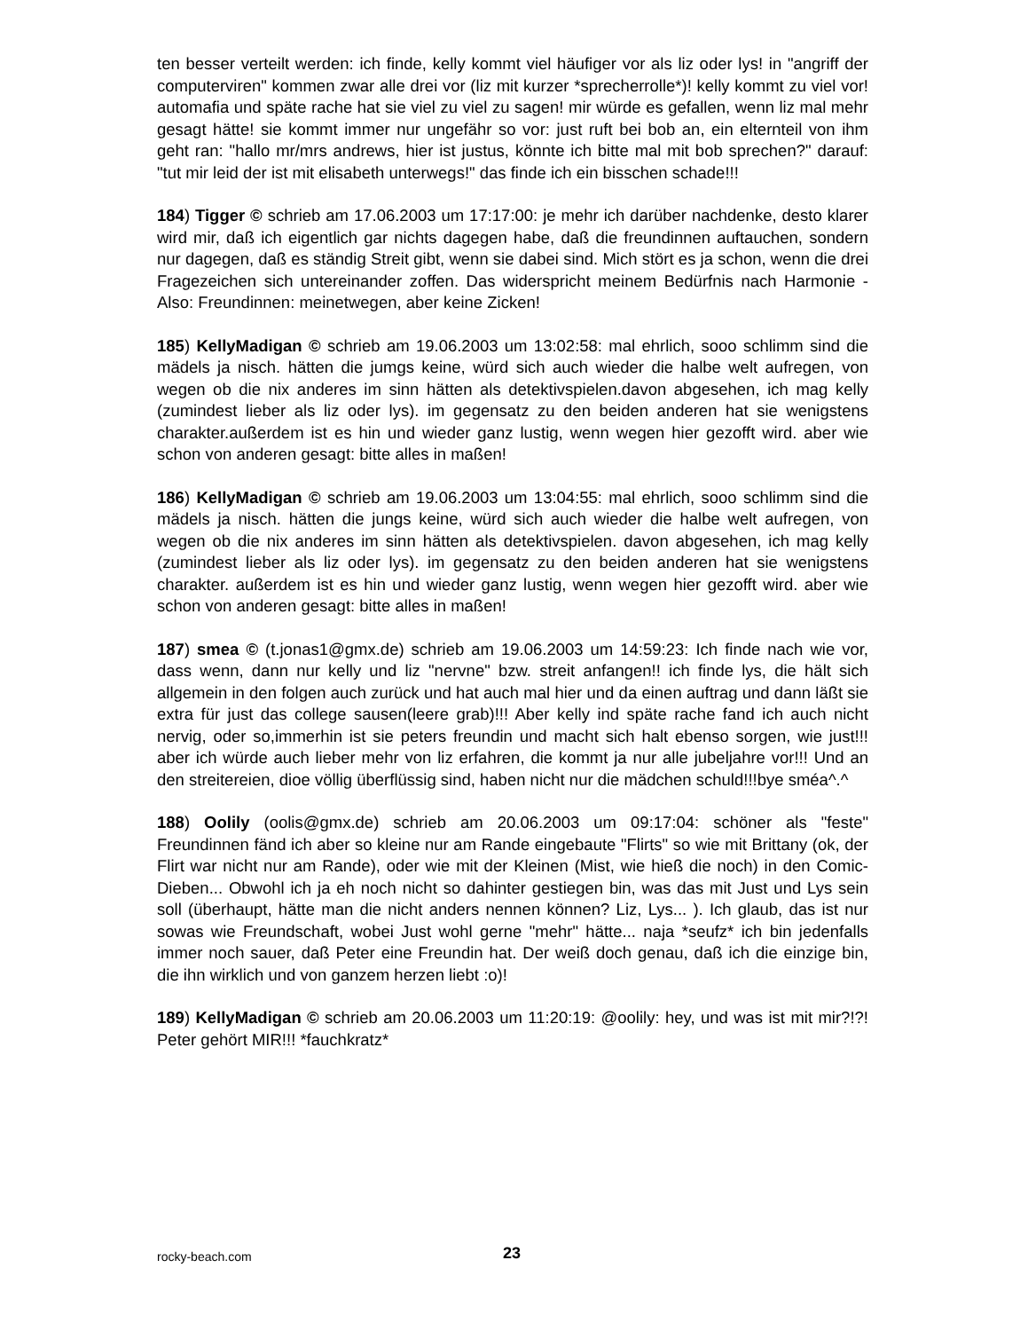ten besser verteilt werden: ich finde, kelly kommt viel häufiger vor als liz oder lys! in "angriff der computerviren" kommen zwar alle drei vor (liz mit kurzer *sprecherrolle*)! kelly kommt zu viel vor! automafia und späte rache hat sie viel zu viel zu sagen! mir würde es gefallen, wenn liz mal mehr gesagt hätte! sie kommt immer nur ungefähr so vor: just ruft bei bob an, ein elternteil von ihm geht ran: "hallo mr/mrs andrews, hier ist justus, könnte ich bitte mal mit bob sprechen?" darauf: "tut mir leid der ist mit elisabeth unterwegs!" das finde ich ein bisschen schade!!!
184) Tigger © schrieb am 17.06.2003 um 17:17:00: je mehr ich darüber nachdenke, desto klarer wird mir, daß ich eigentlich gar nichts dagegen habe, daß die freundinnen auftauchen, sondern nur dagegen, daß es ständig Streit gibt, wenn sie dabei sind. Mich stört es ja schon, wenn die drei Fragezeichen sich untereinander zoffen. Das widerspricht meinem Bedürfnis nach Harmonie - Also: Freundinnen: meinetwegen, aber keine Zicken!
185) KellyMadigan © schrieb am 19.06.2003 um 13:02:58: mal ehrlich, sooo schlimm sind die mädels ja nisch. hätten die jumgs keine, würd sich auch wieder die halbe welt aufregen, von wegen ob die nix anderes im sinn hätten als detektivspielen.davon abgesehen, ich mag kelly (zumindest lieber als liz oder lys). im gegensatz zu den beiden anderen hat sie wenigstens charakter.außerdem ist es hin und wieder ganz lustig, wenn wegen hier gezofft wird. aber wie schon von anderen gesagt: bitte alles in maßen!
186) KellyMadigan © schrieb am 19.06.2003 um 13:04:55: mal ehrlich, sooo schlimm sind die mädels ja nisch. hätten die jungs keine, würd sich auch wieder die halbe welt aufregen, von wegen ob die nix anderes im sinn hätten als detektivspielen. davon abgesehen, ich mag kelly (zumindest lieber als liz oder lys). im gegensatz zu den beiden anderen hat sie wenigstens charakter. außerdem ist es hin und wieder ganz lustig, wenn wegen hier gezofft wird. aber wie schon von anderen gesagt: bitte alles in maßen!
187) smea © (t.jonas1@gmx.de) schrieb am 19.06.2003 um 14:59:23: Ich finde nach wie vor, dass wenn, dann nur kelly und liz "nervne" bzw. streit anfangen!! ich finde lys, die hält sich allgemein in den folgen auch zurück und hat auch mal hier und da einen auftrag und dann läßt sie extra für just das college sausen(leere grab)!!! Aber kelly ind späte rache fand ich auch nicht nervig, oder so,immerhin ist sie peters freundin und macht sich halt ebenso sorgen, wie just!!! aber ich würde auch lieber mehr von liz erfahren, die kommt ja nur alle jubeljahre vor!!! Und an den streitereien, dioe völlig überflüssig sind, haben nicht nur die mädchen schuld!!!bye sméa^.^
188) Oolily (oolis@gmx.de) schrieb am 20.06.2003 um 09:17:04: schöner als "feste" Freundinnen fänd ich aber so kleine nur am Rande eingebaute "Flirts" so wie mit Brittany (ok, der Flirt war nicht nur am Rande), oder wie mit der Kleinen (Mist, wie hieß die noch) in den Comic- Dieben... Obwohl ich ja eh noch nicht so dahinter gestiegen bin, was das mit Just und Lys sein soll (überhaupt, hätte man die nicht anders nennen können? Liz, Lys... ). Ich glaub, das ist nur sowas wie Freundschaft, wobei Just wohl gerne "mehr" hätte... naja *seufz* ich bin jedenfalls immer noch sauer, daß Peter eine Freundin hat. Der weiß doch genau, daß ich die einzige bin, die ihn wirklich und von ganzem herzen liebt :o)!
189) KellyMadigan © schrieb am 20.06.2003 um 11:20:19: @oolily: hey, und was ist mit mir?!?! Peter gehört MIR!!! *fauchkratz*
rocky-beach.com 23